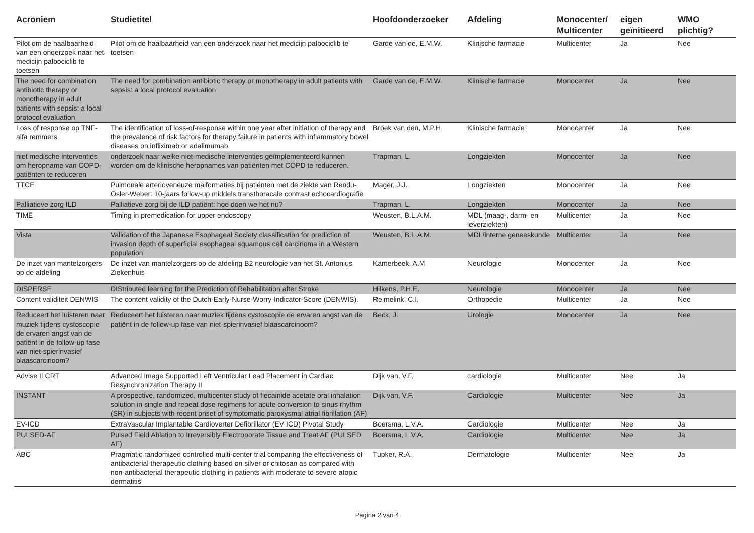| Acroniem | Studietitel | Hoofdonderzoeker | Afdeling | Monocenter/ Multicenter | eigen geïnitieerd | WMO plichtig? |
| --- | --- | --- | --- | --- | --- | --- |
| Pilot om de haalbaarheid van een onderzoek naar het medicijn palbociclib te toetsen | Pilot om de haalbaarheid van een onderzoek naar het medicijn palbociclib te toetsen | Garde van de, E.M.W. | Klinische farmacie | Multicenter | Ja | Nee |
| The need for combination antibiotic therapy or monotherapy in adult patients with sepsis: a local protocol evaluation | The need for combination antibiotic therapy or monotherapy in adult patients with sepsis: a local protocol evaluation | Garde van de, E.M.W. | Klinische farmacie | Monocenter | Ja | Nee |
| Loss of response op TNF-alfa remmers | The identification of loss-of-response within one year after initiation of therapy and the prevalence of risk factors for therapy failure in patients with inflammatory bowel diseases on infliximab or adalimumab | Broek van den, M.P.H. | Klinische farmacie | Monocenter | Ja | Nee |
| niet medische interventies om heropname van COPD-patiënten te reduceren | onderzoek naar welke niet-medische interventies geïmplementeerd kunnen worden om de klinische heropnames van patiënten met COPD te reduceren. | Trapman, L. | Longziekten | Monocenter | Ja | Nee |
| TTCE | Pulmonale arterioveneuze malformaties bij patiënten met de ziekte van Rendu-Osler-Weber: 10-jaars follow-up middels transthoracale contrast echocardiografie | Mager, J.J. | Longziekten | Monocenter | Ja | Nee |
| Palliatieve zorg ILD | Palliatieve zorg bij de ILD patiënt: hoe doen we het nu? | Trapman, L. | Longziekten | Monocenter | Ja | Nee |
| TIME | Timing in premedication for upper endoscopy | Weusten, B.L.A.M. | MDL (maag-, darm- en leverziekten) | Multicenter | Ja | Nee |
| Vista | Validation of the Japanese Esophageal Society classification for prediction of invasion depth of superficial esophageal squamous cell carcinoma in a Western population | Weusten, B.L.A.M. | MDL/interne geneeskunde | Multicenter | Ja | Nee |
| De inzet van mantelzorgers op de afdeling | De inzet van mantelzorgers op de afdeling B2 neurologie van het St. Antonius Ziekenhuis | Kamerbeek, A.M. | Neurologie | Monocenter | Ja | Nee |
| DISPERSE | DIStributed learning for the Prediction of Rehabilitation after Stroke | Hilkens, P.H.E. | Neurologie | Monocenter | Ja | Nee |
| Content validiteit DENWIS | The content validity of the Dutch-Early-Nurse-Worry-Indicator-Score (DENWIS). | Reimelink, C.I. | Orthopedie | Multicenter | Ja | Nee |
| Reduceert het luisteren naar muziek tijdens cystoscopie de ervaren angst van de patiënt in de follow-up fase van niet-spierinvasief blaascarcinoom? | Reduceert het luisteren naar muziek tijdens cystoscopie de ervaren angst van de patiënt in de follow-up fase van niet-spierinvasief blaascarcinoom? | Beck, J. | Urologie | Monocenter | Ja | Nee |
| Advise II CRT | Advanced Image Supported Left Ventricular Lead Placement in Cardiac Resynchronization Therapy II | Dijk van, V.F. | cardiologie | Multicenter | Nee | Ja |
| INSTANT | A prospective, randomized, multicenter study of flecainide acetate oral inhalation solution in single and repeat dose regimens for acute conversion to sinus rhythm (SR) in subjects with recent onset of symptomatic paroxysmal atrial fibrillation (AF) | Dijk van, V.F. | Cardiologie | Multicenter | Nee | Ja |
| EV-ICD | ExtraVascular Implantable Cardioverter Defibrillator (EV ICD) Pivotal Study | Boersma, L.V.A. | Cardiologie | Multicenter | Nee | Ja |
| PULSED-AF | Pulsed Field Ablation to Irreversibly Electroporate Tissue and Treat AF (PULSED AF) | Boersma, L.V.A. | Cardiologie | Multicenter | Nee | Ja |
| ABC | Pragmatic randomized controlled multi-center trial comparing the effectiveness of antibacterial therapeutic clothing based on silver or chitosan as compared with non-antibacterial therapeutic clothing in patients with moderate to severe atopic dermatitis’ | Tupker, R.A. | Dermatologie | Multicenter | Nee | Ja |
Pagina 2 van 4